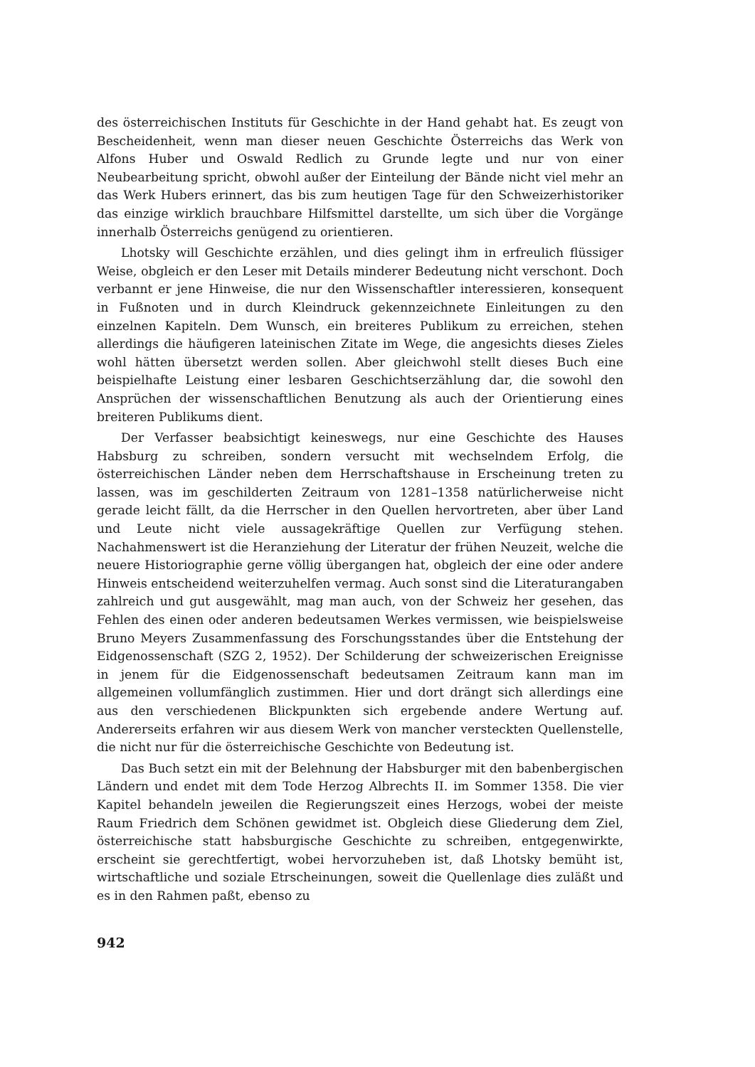des österreichischen Instituts für Geschichte in der Hand gehabt hat. Es zeugt von Bescheidenheit, wenn man dieser neuen Geschichte Österreichs das Werk von Alfons Huber und Oswald Redlich zu Grunde legte und nur von einer Neubearbeitung spricht, obwohl außer der Einteilung der Bände nicht viel mehr an das Werk Hubers erinnert, das bis zum heutigen Tage für den Schweizerhistoriker das einzige wirklich brauchbare Hilfsmittel darstellte, um sich über die Vorgänge innerhalb Österreichs genügend zu orientieren.
Lhotsky will Geschichte erzählen, und dies gelingt ihm in erfreulich flüssiger Weise, obgleich er den Leser mit Details minderer Bedeutung nicht verschont. Doch verbannt er jene Hinweise, die nur den Wissenschaftler interessieren, konsequent in Fußnoten und in durch Kleindruck gekennzeichnete Einleitungen zu den einzelnen Kapiteln. Dem Wunsch, ein breiteres Publikum zu erreichen, stehen allerdings die häufigeren lateinischen Zitate im Wege, die angesichts dieses Zieles wohl hätten übersetzt werden sollen. Aber gleichwohl stellt dieses Buch eine beispielhafte Leistung einer lesbaren Geschichtserzählung dar, die sowohl den Ansprüchen der wissenschaftlichen Benutzung als auch der Orientierung eines breiteren Publikums dient.
Der Verfasser beabsichtigt keineswegs, nur eine Geschichte des Hauses Habsburg zu schreiben, sondern versucht mit wechselndem Erfolg, die österreichischen Länder neben dem Herrschaftshause in Erscheinung treten zu lassen, was im geschilderten Zeitraum von 1281–1358 natürlicherweise nicht gerade leicht fällt, da die Herrscher in den Quellen hervortreten, aber über Land und Leute nicht viele aussagekräftige Quellen zur Verfügung stehen. Nachahmenswert ist die Heranziehung der Literatur der frühen Neuzeit, welche die neuere Historiographie gerne völlig übergangen hat, obgleich der eine oder andere Hinweis entscheidend weiterzuhelfen vermag. Auch sonst sind die Literaturangaben zahlreich und gut ausgewählt, mag man auch, von der Schweiz her gesehen, das Fehlen des einen oder anderen bedeutsamen Werkes vermissen, wie beispielsweise Bruno Meyers Zusammenfassung des Forschungsstandes über die Entstehung der Eidgenossenschaft (SZG 2, 1952). Der Schilderung der schweizerischen Ereignisse in jenem für die Eidgenossenschaft bedeutsamen Zeitraum kann man im allgemeinen vollumfänglich zustimmen. Hier und dort drängt sich allerdings eine aus den verschiedenen Blickpunkten sich ergebende andere Wertung auf. Andererseits erfahren wir aus diesem Werk von mancher versteckten Quellenstelle, die nicht nur für die österreichische Geschichte von Bedeutung ist.
Das Buch setzt ein mit der Belehnung der Habsburger mit den babenbergischen Ländern und endet mit dem Tode Herzog Albrechts II. im Sommer 1358. Die vier Kapitel behandeln jeweilen die Regierungszeit eines Herzogs, wobei der meiste Raum Friedrich dem Schönen gewidmet ist. Obgleich diese Gliederung dem Ziel, österreichische statt habsburgische Geschichte zu schreiben, entgegenwirkte, erscheint sie gerechtfertigt, wobei hervorzuheben ist, daß Lhotsky bemüht ist, wirtschaftliche und soziale Etrscheinungen, soweit die Quellenlage dies zuläßt und es in den Rahmen paßt, ebenso zu
942